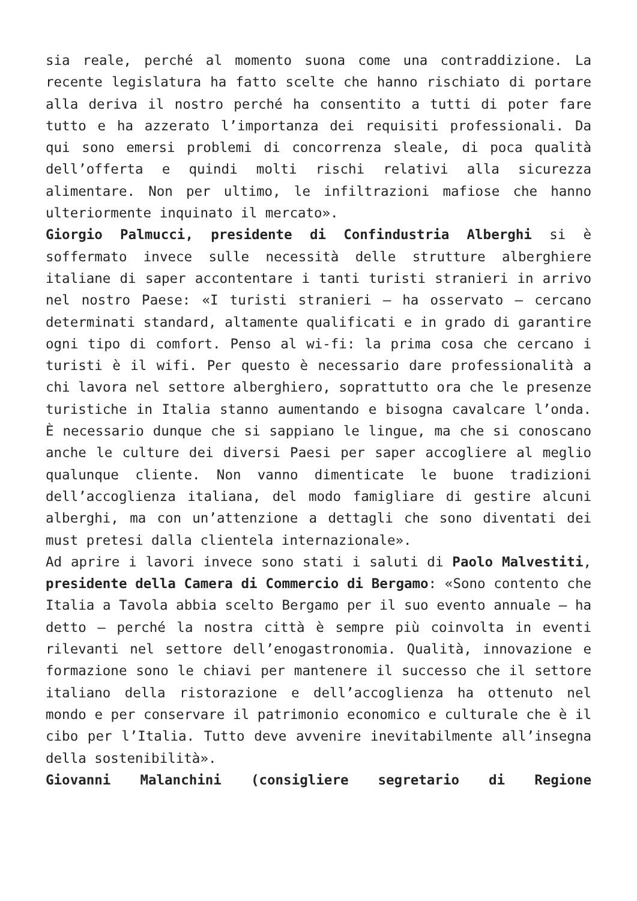sia reale, perché al momento suona come una contraddizione. La recente legislatura ha fatto scelte che hanno rischiato di portare alla deriva il nostro perché ha consentito a tutti di poter fare tutto e ha azzerato l’importanza dei requisiti professionali. Da qui sono emersi problemi di concorrenza sleale, di poca qualità dell’offerta e quindi molti rischi relativi alla sicurezza alimentare. Non per ultimo, le infiltrazioni mafiose che hanno ulteriormente inquinato il mercato».
Giorgio Palmucci, presidente di Confindustria Alberghi si è soffermato invece sulle necessità delle strutture alberghiere italiane di saper accontentare i tanti turisti stranieri in arrivo nel nostro Paese: «I turisti stranieri – ha osservato – cercano determinati standard, altamente qualificati e in grado di garantire ogni tipo di comfort. Penso al wi-fi: la prima cosa che cercano i turisti è il wifi. Per questo è necessario dare professionalità a chi lavora nel settore alberghiero, soprattutto ora che le presenze turistiche in Italia stanno aumentando e bisogna cavalcare l’onda. È necessario dunque che si sappiano le lingue, ma che si conoscano anche le culture dei diversi Paesi per saper accogliere al meglio qualunque cliente. Non vanno dimenticate le buone tradizioni dell’accoglienza italiana, del modo famigliare di gestire alcuni alberghi, ma con un’attenzione a dettagli che sono diventati dei must pretesi dalla clientela internazionale».
Ad aprire i lavori invece sono stati i saluti di Paolo Malvestiti, presidente della Camera di Commercio di Bergamo: «Sono contento che Italia a Tavola abbia scelto Bergamo per il suo evento annuale – ha detto – perché la nostra città è sempre più coinvolta in eventi rilevanti nel settore dell’enogastronomia. Qualità, innovazione e formazione sono le chiavi per mantenere il successo che il settore italiano della ristorazione e dell’accoglienza ha ottenuto nel mondo e per conservare il patrimonio economico e culturale che è il cibo per l’Italia. Tutto deve avvenire inevitabilmente all’insegna della sostenibilità».
Giovanni Malanchini (consigliere segretario di Regione